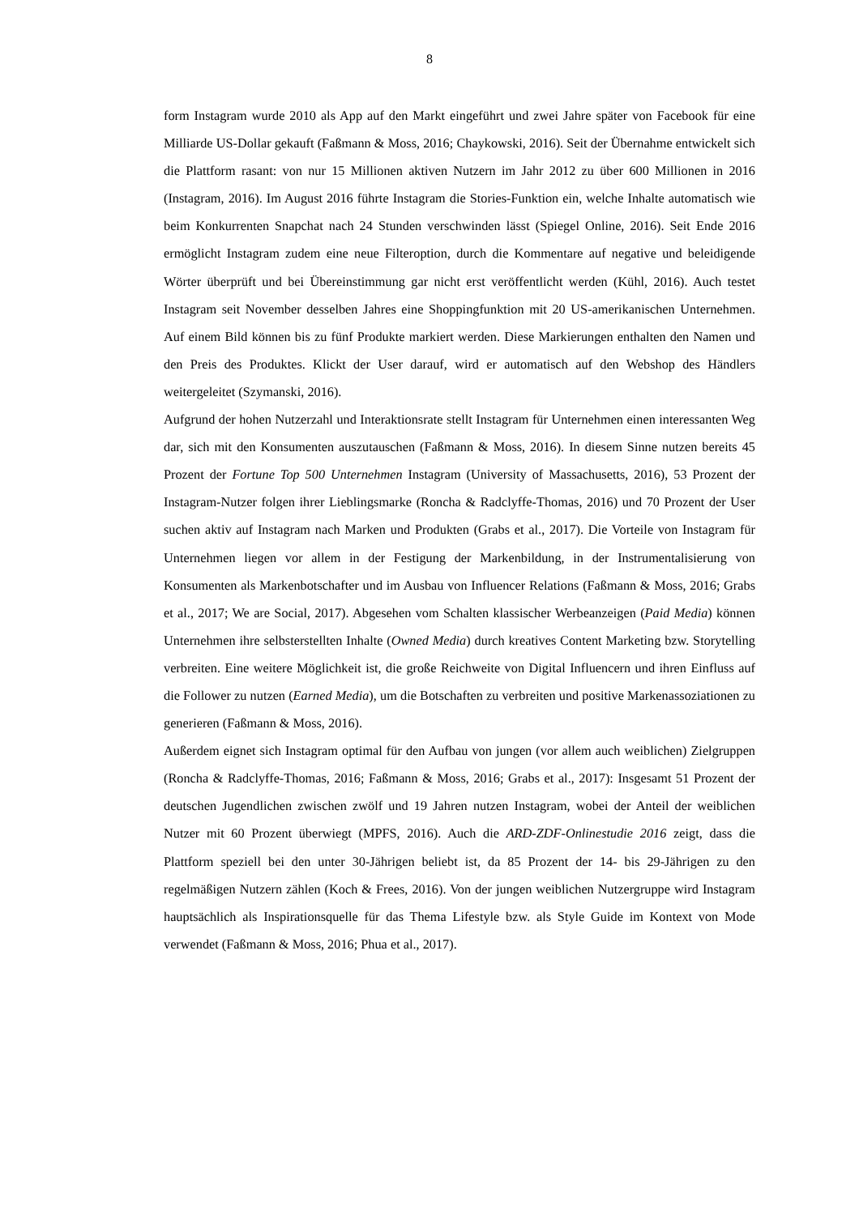8
form Instagram wurde 2010 als App auf den Markt eingeführt und zwei Jahre später von Facebook für eine Milliarde US-Dollar gekauft (Faßmann & Moss, 2016; Chaykowski, 2016). Seit der Übernahme entwickelt sich die Plattform rasant: von nur 15 Millionen aktiven Nutzern im Jahr 2012 zu über 600 Millionen in 2016 (Instagram, 2016). Im August 2016 führte Instagram die Stories-Funktion ein, welche Inhalte automatisch wie beim Konkurrenten Snapchat nach 24 Stunden verschwinden lässt (Spiegel Online, 2016). Seit Ende 2016 ermöglicht Instagram zudem eine neue Filteroption, durch die Kommentare auf negative und beleidigende Wörter überprüft und bei Übereinstimmung gar nicht erst veröffentlicht werden (Kühl, 2016). Auch testet Instagram seit November desselben Jahres eine Shoppingfunktion mit 20 US-amerikanischen Unternehmen. Auf einem Bild können bis zu fünf Produkte markiert werden. Diese Markierungen enthalten den Namen und den Preis des Produktes. Klickt der User darauf, wird er automatisch auf den Webshop des Händlers weitergeleitet (Szymanski, 2016).
Aufgrund der hohen Nutzerzahl und Interaktionsrate stellt Instagram für Unternehmen einen interessanten Weg dar, sich mit den Konsumenten auszutauschen (Faßmann & Moss, 2016). In diesem Sinne nutzen bereits 45 Prozent der Fortune Top 500 Unternehmen Instagram (University of Massachusetts, 2016), 53 Prozent der Instagram-Nutzer folgen ihrer Lieblingsmarke (Roncha & Radclyffe-Thomas, 2016) und 70 Prozent der User suchen aktiv auf Instagram nach Marken und Produkten (Grabs et al., 2017). Die Vorteile von Instagram für Unternehmen liegen vor allem in der Festigung der Markenbildung, in der Instrumentalisierung von Konsumenten als Markenbotschafter und im Ausbau von Influencer Relations (Faßmann & Moss, 2016; Grabs et al., 2017; We are Social, 2017). Abgesehen vom Schalten klassischer Werbeanzeigen (Paid Media) können Unternehmen ihre selbsterstellten Inhalte (Owned Media) durch kreatives Content Marketing bzw. Storytelling verbreiten. Eine weitere Möglichkeit ist, die große Reichweite von Digital Influencern und ihren Einfluss auf die Follower zu nutzen (Earned Media), um die Botschaften zu verbreiten und positive Markenassoziationen zu generieren (Faßmann & Moss, 2016).
Außerdem eignet sich Instagram optimal für den Aufbau von jungen (vor allem auch weiblichen) Zielgruppen (Roncha & Radclyffe-Thomas, 2016; Faßmann & Moss, 2016; Grabs et al., 2017): Insgesamt 51 Prozent der deutschen Jugendlichen zwischen zwölf und 19 Jahren nutzen Instagram, wobei der Anteil der weiblichen Nutzer mit 60 Prozent überwiegt (MPFS, 2016). Auch die ARD-ZDF-Onlinestudie 2016 zeigt, dass die Plattform speziell bei den unter 30-Jährigen beliebt ist, da 85 Prozent der 14- bis 29-Jährigen zu den regelmäßigen Nutzern zählen (Koch & Frees, 2016). Von der jungen weiblichen Nutzergruppe wird Instagram hauptsächlich als Inspirationsquelle für das Thema Lifestyle bzw. als Style Guide im Kontext von Mode verwendet (Faßmann & Moss, 2016; Phua et al., 2017).